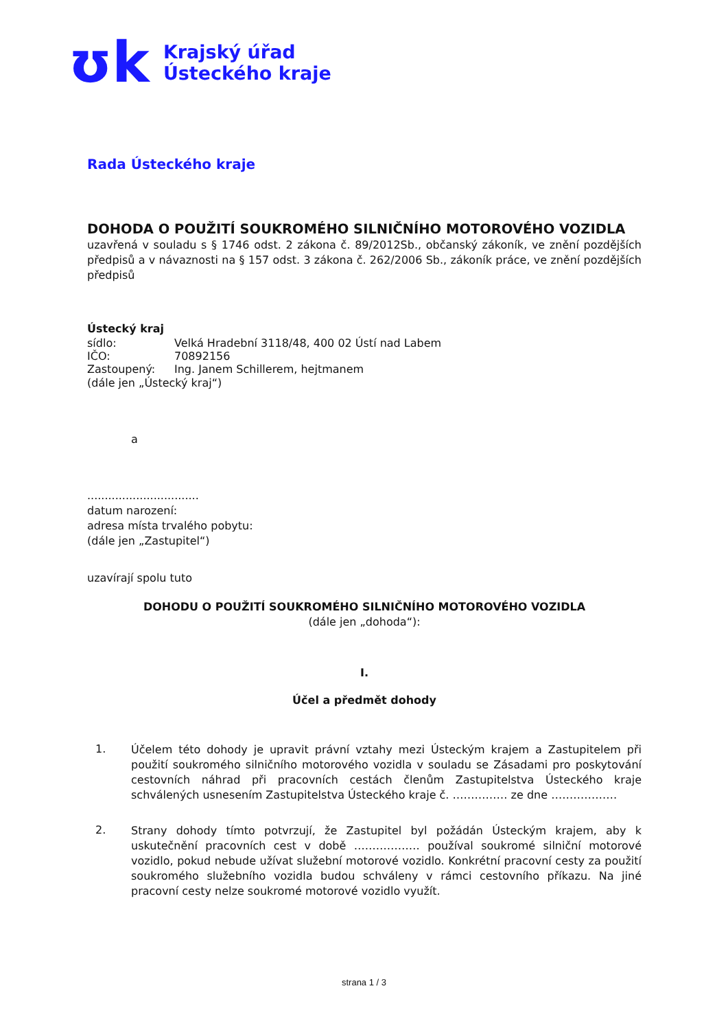ʊk
Krajský úřad
Ústeckého kraje
Rada Ústeckého kraje
DOHODA O POUŽITÍ SOUKROMÉHO SILNIČNÍHO MOTOROVÉHO VOZIDLA
uzavřená v souladu s § 1746 odst. 2 zákona č. 89/2012Sb., občanský zákoník, ve znění pozdějších předpisů a v návaznosti na § 157 odst. 3 zákona č. 262/2006 Sb., zákoník práce, ve znění pozdějších předpisů
Ústecký kraj
sídlo: Velká Hradební 3118/48, 400 02 Ústí nad Labem
IČO: 70892156
Zastoupený: Ing. Janem Schillerem, hejtmanem
(dále jen „Ústecký kraj“)
a
................................
datum narození:
adresa místa trvalého pobytu:
(dále jen „Zastupitel“)
uzavírají spolu tuto
DOHODU O POUŽITÍ SOUKROMÉHO SILNIČNÍHO MOTOROVÉHO VOZIDLA
(dále jen „dohoda“):
I.
Účel a předmět dohody
1.
Účelem této dohody je upravit právní vztahy mezi Ústeckým krajem a Zastupitelem při použití soukromého silničního motorového vozidla v souladu se Zásadami pro poskytování cestovních náhrad při pracovních cestách členům Zastupitelstva Ústeckého kraje schválených usnesením Zastupitelstva Ústeckého kraje č. …………… ze dne ………………
2.
Strany dohody tímto potvrzují, že Zastupitel byl požádán Ústeckým krajem, aby k uskutečnění pracovních cest v době ……………… používal soukromé silniční motorové vozidlo, pokud nebude užívat služební motorové vozidlo. Konkrétní pracovní cesty za použití soukromého služebního vozidla budou schváleny v rámci cestovního příkazu. Na jiné pracovní cesty nelze soukromé motorové vozidlo využít.
strana 1 / 3